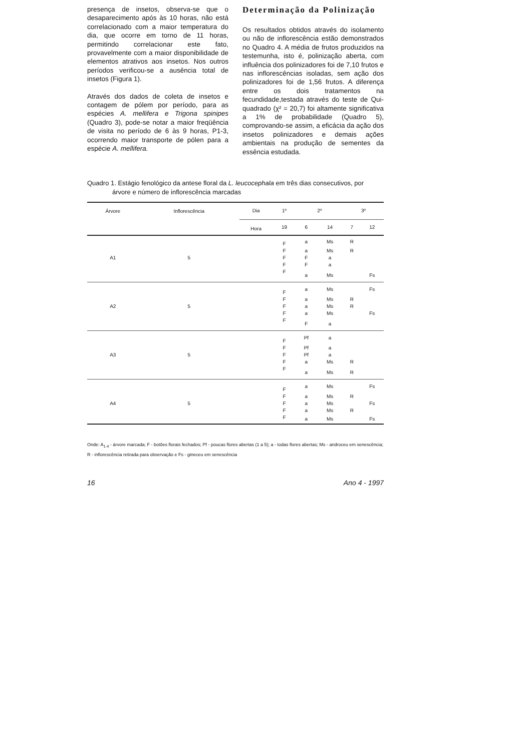presença de insetos, observa-se que o desaparecimento após às 10 horas, não está correlacionado com a maior temperatura do dia, que ocorre em torno de 11 horas, permitindo correlacionar este fato, provavelmente com a maior disponibilidade de elementos atrativos aos insetos. Nos outros períodos verificou-se a ausência total de insetos (Figura 1).
Através dos dados de coleta de insetos e contagem de pólem por período, para as espécies A. mellifera e Trigona spinipes (Quadro 3), pode-se notar a maior freqüência de visita no período de 6 às 9 horas, P1-3, ocorrendo maior transporte de pólen para a espécie A. mellifera.
Determinação da Polinização
Os resultados obtidos através do isolamento ou não de inflorescência estão demonstrados no Quadro 4. A média de frutos produzidos na testemunha, isto é, polinização aberta, com influência dos polinizadores foi de 7,10 frutos e nas inflorescências isoladas, sem ação dos polinizadores foi de 1,56 frutos. A diferença entre os dois tratamentos na fecundidade,testada através do teste de Qui-quadrado (χ² = 20,7) foi altamente significativa a 1% de probabilidade (Quadro 5), comprovando-se assim, a eficácia da ação dos insetos polinizadores e demais ações ambientais na produção de sementes da essência estudada.
Quadro 1. Estágio fenológico da antese floral da L. leucocephala em três dias consecutivos, por
árvore e número de inflorescência marcadas
| Árvore | Inflorescência | Dia | 1º | 2º | | 3º | |
| | | Hora | 19 | 6 | 14 | 7 | 12 |
| | | | F | a | Ms | R | |
| | | | F | a | Ms | R | |
| A1 | 5 | | F | F | a | | |
| | | | F | F | a | | |
| | | | F | a | Ms | | Fs |
| | | | F | a | Ms | | Fs |
| | | | F | a | Ms | R | |
| A2 | 5 | | F | a | Ms | R | |
| | | | F | a | Ms | | Fs |
| | | | F | F | a | | |
| | | | F | Pf | a | | |
| | | | F | Pf | a | | |
| A3 | 5 | | F | Pf | a | | |
| | | | F | a | Ms | R | |
| | | | F | a | Ms | R | |
| | | | F | a | Ms | | Fs |
| | | | F | a | Ms | R | |
| A4 | 5 | | F | a | Ms | | Fs |
| | | | F | a | Ms | R | |
| | | | F | a | Ms | | Fs |
Onde: A<sub>1-4</sub> - árvore marcada; F - botões florais fechados; Pf - poucas flores abertas (1 a 5); a - todas flores abertas; Ms - androceu em senescência; R - inflorescência retirada para observação e Fs - gineceu em senescência
16 Ano 4 - 1997